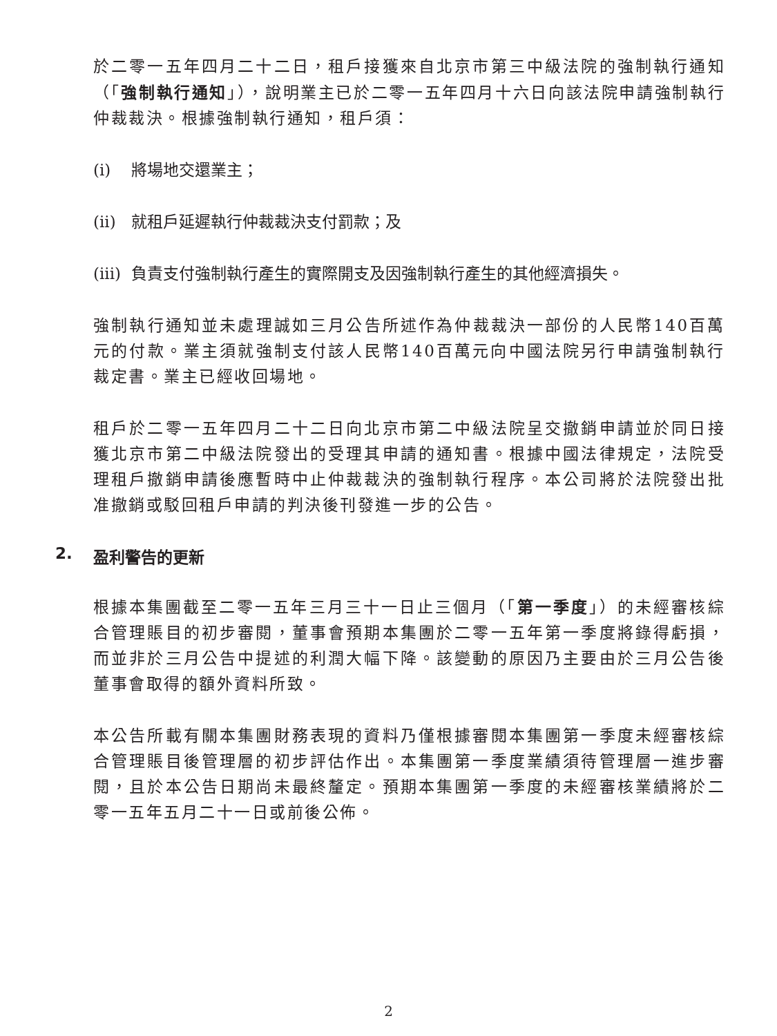於二零一五年四月二十二日，租戶接獲來自北京市第三中級法院的強制執行通知（「強制執行通知」），說明業主已於二零一五年四月十六日向該法院申請強制執行仲裁裁決。根據強制執行通知，租戶須：
(i) 將場地交還業主；
(ii) 就租戶延遲執行仲裁裁決支付罰款；及
(iii) 負責支付強制執行產生的實際開支及因強制執行產生的其他經濟損失。
強制執行通知並未處理誠如三月公告所述作為仲裁裁決一部份的人民幣140百萬元的付款。業主須就強制支付該人民幣140百萬元向中國法院另行申請強制執行裁定書。業主已經收回場地。
租戶於二零一五年四月二十二日向北京市第二中級法院呈交撤銷申請並於同日接獲北京市第二中級法院發出的受理其申請的通知書。根據中國法律規定，法院受理租戶撤銷申請後應暫時中止仲裁裁決的強制執行程序。本公司將於法院發出批准撤銷或駁回租戶申請的判決後刊發進一步的公告。
2. 盈利警告的更新
根據本集團截至二零一五年三月三十一日止三個月（「第一季度」）的未經審核綜合管理賬目的初步審閱，董事會預期本集團於二零一五年第一季度將錄得虧損，而並非於三月公告中提述的利潤大幅下降。該變動的原因乃主要由於三月公告後董事會取得的額外資料所致。
本公告所載有關本集團財務表現的資料乃僅根據審閱本集團第一季度未經審核綜合管理賬目後管理層的初步評估作出。本集團第一季度業績須待管理層一進步審閱，且於本公告日期尚未最終釐定。預期本集團第一季度的未經審核業績將於二零一五年五月二十一日或前後公佈。
2